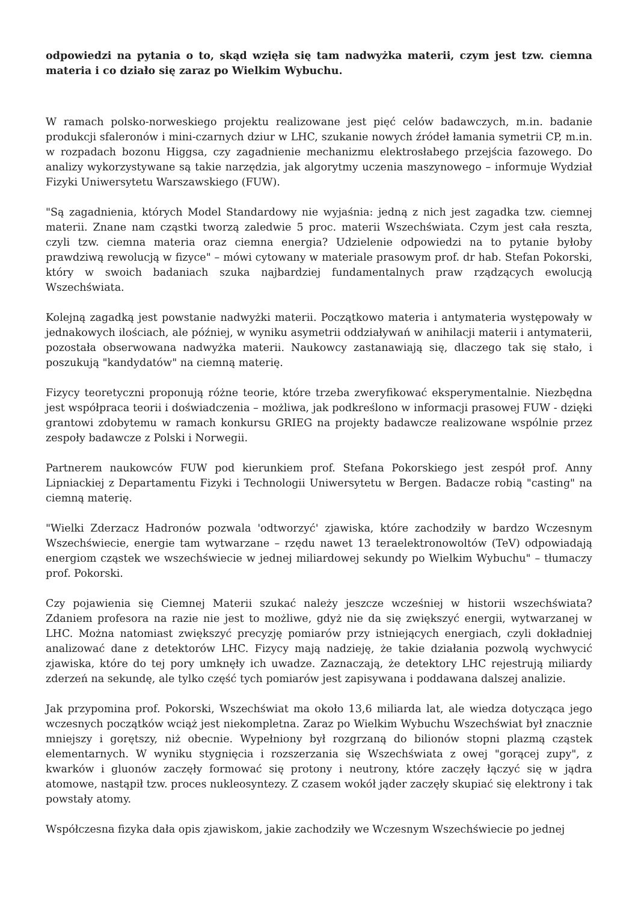odpowiedzi na pytania o to, skąd wzięła się tam nadwyżka materii, czym jest tzw. ciemna materia i co działo się zaraz po Wielkim Wybuchu.
W ramach polsko-norweskiego projektu realizowane jest pięć celów badawczych, m.in. badanie produkcji sfaleronów i mini-czarnych dziur w LHC, szukanie nowych źródeł łamania symetrii CP, m.in. w rozpadach bozonu Higgsa, czy zagadnienie mechanizmu elektrosłabego przejścia fazowego. Do analizy wykorzystywane są takie narzędzia, jak algorytmy uczenia maszynowego – informuje Wydział Fizyki Uniwersytetu Warszawskiego (FUW).
"Są zagadnienia, których Model Standardowy nie wyjaśnia: jedną z nich jest zagadka tzw. ciemnej materii. Znane nam cząstki tworzą zaledwie 5 proc. materii Wszechświata. Czym jest cała reszta, czyli tzw. ciemna materia oraz ciemna energia? Udzielenie odpowiedzi na to pytanie byłoby prawdziwą rewolucją w fizyce" – mówi cytowany w materiale prasowym prof. dr hab. Stefan Pokorski, który w swoich badaniach szuka najbardziej fundamentalnych praw rządzących ewolucją Wszechświata.
Kolejną zagadką jest powstanie nadwyżki materii. Początkowo materia i antymateria występowały w jednakowych ilościach, ale później, w wyniku asymetrii oddziaływań w anihilacji materii i antymaterii, pozostała obserwowana nadwyżka materii. Naukowcy zastanawiają się, dlaczego tak się stało, i poszukują "kandydatów" na ciemną materię.
Fizycy teoretyczni proponują różne teorie, które trzeba zweryfikować eksperymentalnie. Niezbędna jest współpraca teorii i doświadczenia – możliwa, jak podkreślono w informacji prasowej FUW - dzięki grantowi zdobytemu w ramach konkursu GRIEG na projekty badawcze realizowane wspólnie przez zespoły badawcze z Polski i Norwegii.
Partnerem naukowców FUW pod kierunkiem prof. Stefana Pokorskiego jest zespół prof. Anny Lipniackiej z Departamentu Fizyki i Technologii Uniwersytetu w Bergen. Badacze robią "casting" na ciemną materię.
"Wielki Zderzacz Hadronów pozwala 'odtworzyć' zjawiska, które zachodziły w bardzo Wczesnym Wszechświecie, energie tam wytwarzane – rzędu nawet 13 teraelektronowoltów (TeV) odpowiadają energiom cząstek we wszechświecie w jednej miliardowej sekundy po Wielkim Wybuchu" – tłumaczy prof. Pokorski.
Czy pojawienia się Ciemnej Materii szukać należy jeszcze wcześniej w historii wszechświata? Zdaniem profesora na razie nie jest to możliwe, gdyż nie da się zwiększyć energii, wytwarzanej w LHC. Można natomiast zwiększyć precyzję pomiarów przy istniejących energiach, czyli dokładniej analizować dane z detektorów LHC. Fizycy mają nadzieję, że takie działania pozwolą wychwycić zjawiska, które do tej pory umknęły ich uwadze. Zaznaczają, że detektory LHC rejestrują miliardy zderzeń na sekundę, ale tylko część tych pomiarów jest zapisywana i poddawana dalszej analizie.
Jak przypomina prof. Pokorski, Wszechświat ma około 13,6 miliarda lat, ale wiedza dotycząca jego wczesnych początków wciąż jest niekompletna. Zaraz po Wielkim Wybuchu Wszechświat był znacznie mniejszy i gorętszy, niż obecnie. Wypełniony był rozgrzaną do bilionów stopni plazmą cząstek elementarnych. W wyniku stygnięcia i rozszerzania się Wszechświata z owej "gorącej zupy", z kwarków i gluonów zaczęły formować się protony i neutrony, które zaczęły łączyć się w jądra atomowe, nastąpił tzw. proces nukleosyntezy. Z czasem wokół jąder zaczęły skupiać się elektrony i tak powstały atomy.
Współczesna fizyka dała opis zjawiskom, jakie zachodziły we Wczesnym Wszechświecie po jednej